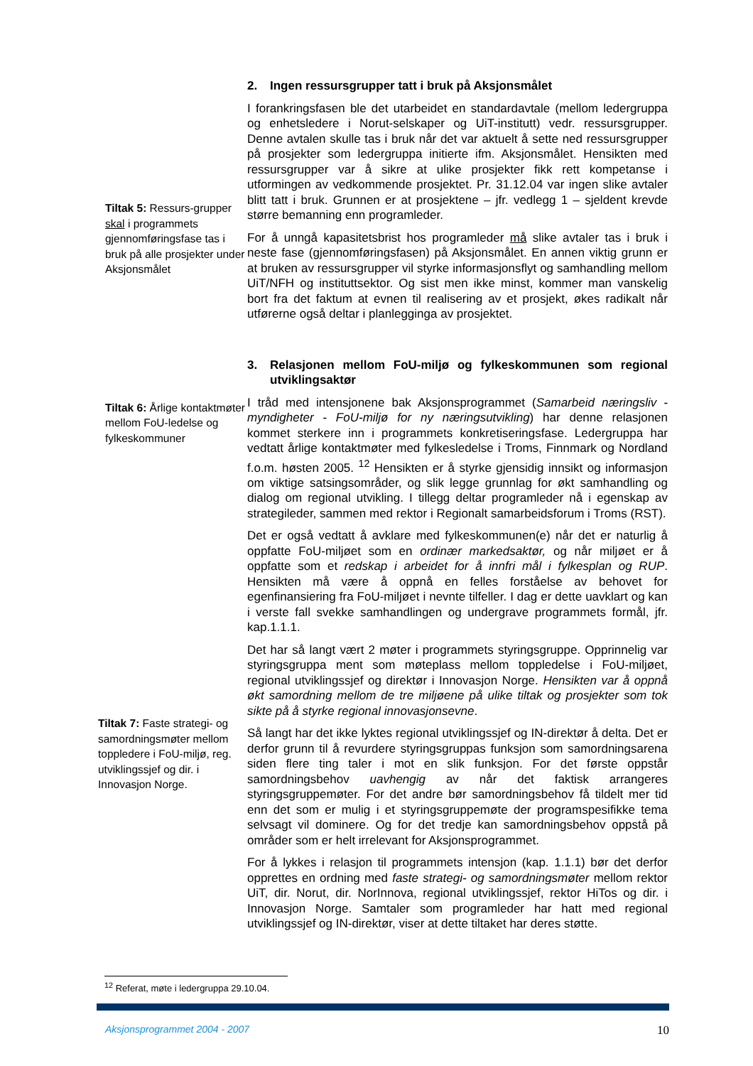Tiltak 5: Ressurs-grupper skal i programmets gjennomføringsfase tas i bruk på alle prosjekter under Aksjonsmålet
2. Ingen ressursgrupper tatt i bruk på Aksjonsmålet
I forankringsfasen ble det utarbeidet en standardavtale (mellom ledergruppa og enhetsledere i Norut-selskaper og UiT-institutt) vedr. ressursgrupper. Denne avtalen skulle tas i bruk når det var aktuelt å sette ned ressursgrupper på prosjekter som ledergruppa initierte ifm. Aksjonsmålet. Hensikten med ressursgrupper var å sikre at ulike prosjekter fikk rett kompetanse i utformingen av vedkommende prosjektet. Pr. 31.12.04 var ingen slike avtaler blitt tatt i bruk. Grunnen er at prosjektene – jfr. vedlegg 1 – sjeldent krevde større bemanning enn programleder.
For å unngå kapasitetsbrist hos programleder må slike avtaler tas i bruk i neste fase (gjennomføringsfasen) på Aksjonsmålet. En annen viktig grunn er at bruken av ressursgrupper vil styrke informasjonsflyt og samhandling mellom UiT/NFH og instituttsektor. Og sist men ikke minst, kommer man vanskelig bort fra det faktum at evnen til realisering av et prosjekt, økes radikalt når utførerne også deltar i planlegginga av prosjektet.
Tiltak 6: Årlige kontaktmøter mellom FoU-ledelse og fylkeskommuner
Tiltak 7: Faste strategi- og samordningsmøter mellom toppledere i FoU-miljø, reg. utviklingssjef og dir. i Innovasjon Norge.
3. Relasjonen mellom FoU-miljø og fylkeskommunen som regional utviklingsaktør
I tråd med intensjonene bak Aksjonsprogrammet (Samarbeid næringsliv - myndigheter - FoU-miljø for ny næringsutvikling) har denne relasjonen kommet sterkere inn i programmets konkretiseringsfase. Ledergruppa har vedtatt årlige kontaktmøter med fylkesledelse i Troms, Finnmark og Nordland f.o.m. høsten 2005. <sup>12</sup> Hensikten er å styrke gjensidig innsikt og informasjon om viktige satsingsområder, og slik legge grunnlag for økt samhandling og dialog om regional utvikling. I tillegg deltar programleder nå i egenskap av strategileder, sammen med rektor i Regionalt samarbeidsforum i Troms (RST).
Det er også vedtatt å avklare med fylkeskommunen(e) når det er naturlig å oppfatte FoU-miljøet som en ordinær markedsaktør, og når miljøet er å oppfatte som et redskap i arbeidet for å innfri mål i fylkesplan og RUP. Hensikten må være å oppnå en felles forståelse av behovet for egenfinansiering fra FoU-miljøet i nevnte tilfeller. I dag er dette uavklart og kan i verste fall svekke samhandlingen og undergrave programmets formål, jfr. kap.1.1.1.
Det har så langt vært 2 møter i programmets styringsgruppe. Opprinnelig var styringsgruppa ment som møteplass mellom toppledelse i FoU-miljøet, regional utviklingssjef og direktør i Innovasjon Norge. Hensikten var å oppnå økt samordning mellom de tre miljøene på ulike tiltak og prosjekter som tok sikte på å styrke regional innovasjonsevne.
Så langt har det ikke lyktes regional utviklingssjef og IN-direktør å delta. Det er derfor grunn til å revurdere styringsgruppas funksjon som samordningsarena siden flere ting taler i mot en slik funksjon. For det første oppstår samordningsbehov uavhengig av når det faktisk arrangeres styringsgruppemøter. For det andre bør samordningsbehov få tildelt mer tid enn det som er mulig i et styringsgruppemøte der programspesifikke tema selvsagt vil dominere. Og for det tredje kan samordningsbehov oppstå på områder som er helt irrelevant for Aksjonsprogrammet.
For å lykkes i relasjon til programmets intensjon (kap. 1.1.1) bør det derfor opprettes en ordning med faste strategi- og samordningsmøter mellom rektor UiT, dir. Norut, dir. NorInnova, regional utviklingssjef, rektor HiTos og dir. i Innovasjon Norge. Samtaler som programleder har hatt med regional utviklingssjef og IN-direktør, viser at dette tiltaket har deres støtte.
<sup>12</sup> Referat, møte i ledergruppa 29.10.04.
Aksjonsprogrammet 2004 - 2007 10